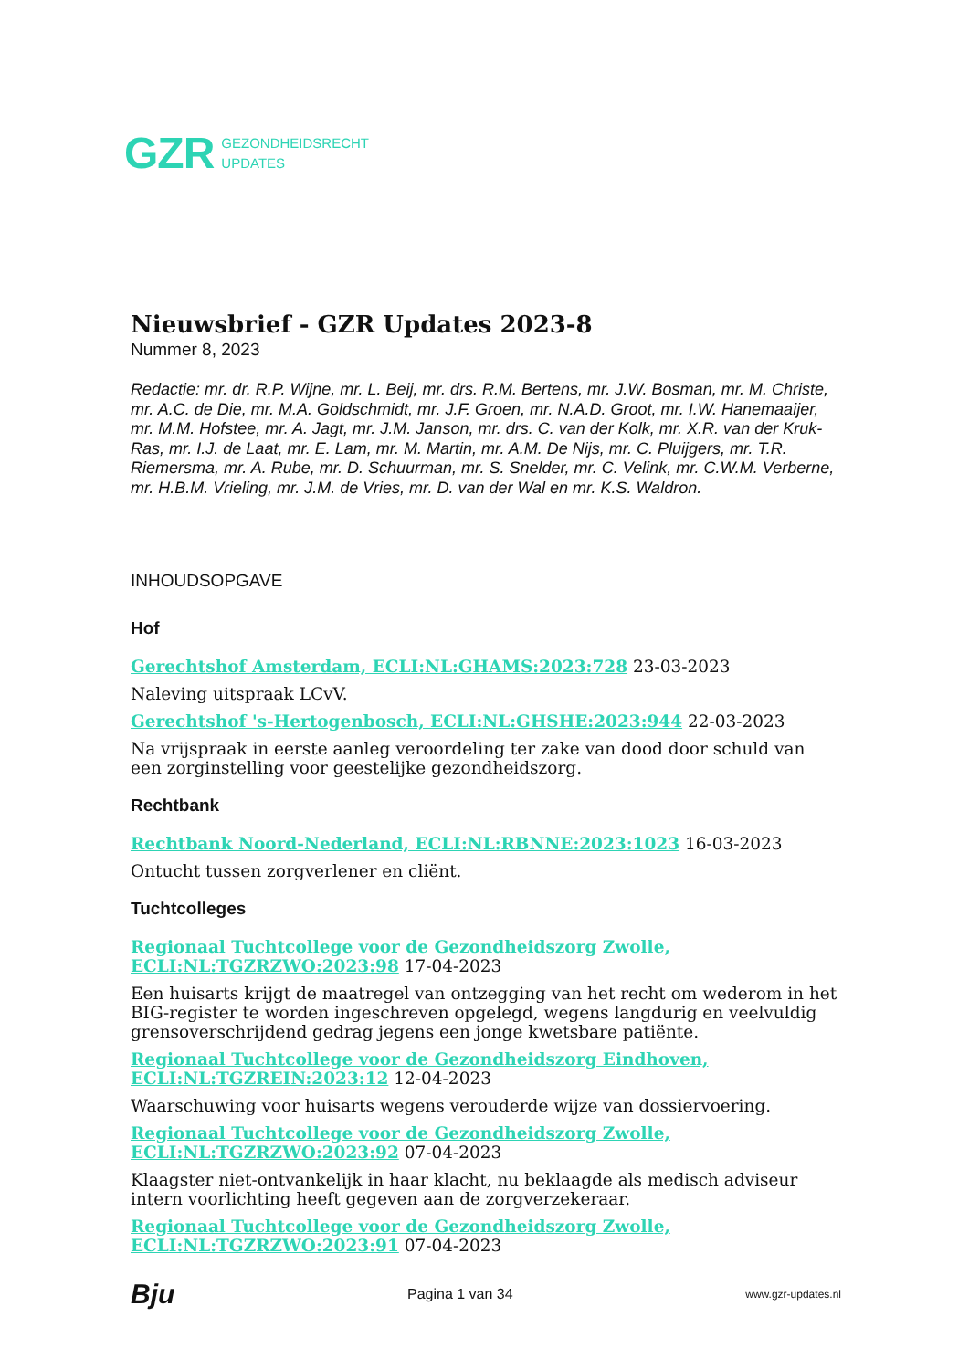GZR GEZONDHEIDSRECHT
UPDATES
Nieuwsbrief - GZR Updates 2023-8
Nummer 8, 2023
Redactie: mr. dr. R.P. Wijne, mr. L. Beij, mr. drs. R.M. Bertens, mr. J.W. Bosman, mr. M. Christe, mr. A.C. de Die, mr. M.A. Goldschmidt, mr. J.F. Groen, mr. N.A.D. Groot, mr. I.W. Hanemaaijer, mr. M.M. Hofstee, mr. A. Jagt, mr. J.M. Janson, mr. drs. C. van der Kolk, mr. X.R. van der Kruk-Ras, mr. I.J. de Laat, mr. E. Lam, mr. M. Martin, mr. A.M. De Nijs, mr. C. Pluijgers, mr. T.R. Riemersma, mr. A. Rube, mr. D. Schuurman, mr. S. Snelder, mr. C. Velink, mr. C.W.M. Verberne, mr. H.B.M. Vrieling, mr. J.M. de Vries, mr. D. van der Wal en mr. K.S. Waldron.
INHOUDSOPGAVE
Hof
Gerechtshof Amsterdam, ECLI:NL:GHAMS:2023:728 23-03-2023
Naleving uitspraak LCvV.
Gerechtshof 's-Hertogenbosch, ECLI:NL:GHSHE:2023:944 22-03-2023
Na vrijspraak in eerste aanleg veroordeling ter zake van dood door schuld van een zorginstelling voor geestelijke gezondheidszorg.
Rechtbank
Rechtbank Noord-Nederland, ECLI:NL:RBNNE:2023:1023 16-03-2023
Ontucht tussen zorgverlener en cliënt.
Tuchtcolleges
Regionaal Tuchtcollege voor de Gezondheidszorg Zwolle, ECLI:NL:TGZRZWO:2023:98 17-04-2023
Een huisarts krijgt de maatregel van ontzegging van het recht om wederom in het BIG-register te worden ingeschreven opgelegd, wegens langdurig en veelvuldig grensoverschrijdend gedrag jegens een jonge kwetsbare patiënte.
Regionaal Tuchtcollege voor de Gezondheidszorg Eindhoven, ECLI:NL:TGZREIN:2023:12 12-04-2023
Waarschuwing voor huisarts wegens verouderde wijze van dossiervoering.
Regionaal Tuchtcollege voor de Gezondheidszorg Zwolle, ECLI:NL:TGZRZWO:2023:92 07-04-2023
Klaagster niet-ontvankelijk in haar klacht, nu beklaagde als medisch adviseur intern voorlichting heeft gegeven aan de zorgverzekeraar.
Regionaal Tuchtcollege voor de Gezondheidszorg Zwolle, ECLI:NL:TGZRZWO:2023:91 07-04-2023
Bju Pagina 1 van 34 www.gzr-updates.nl